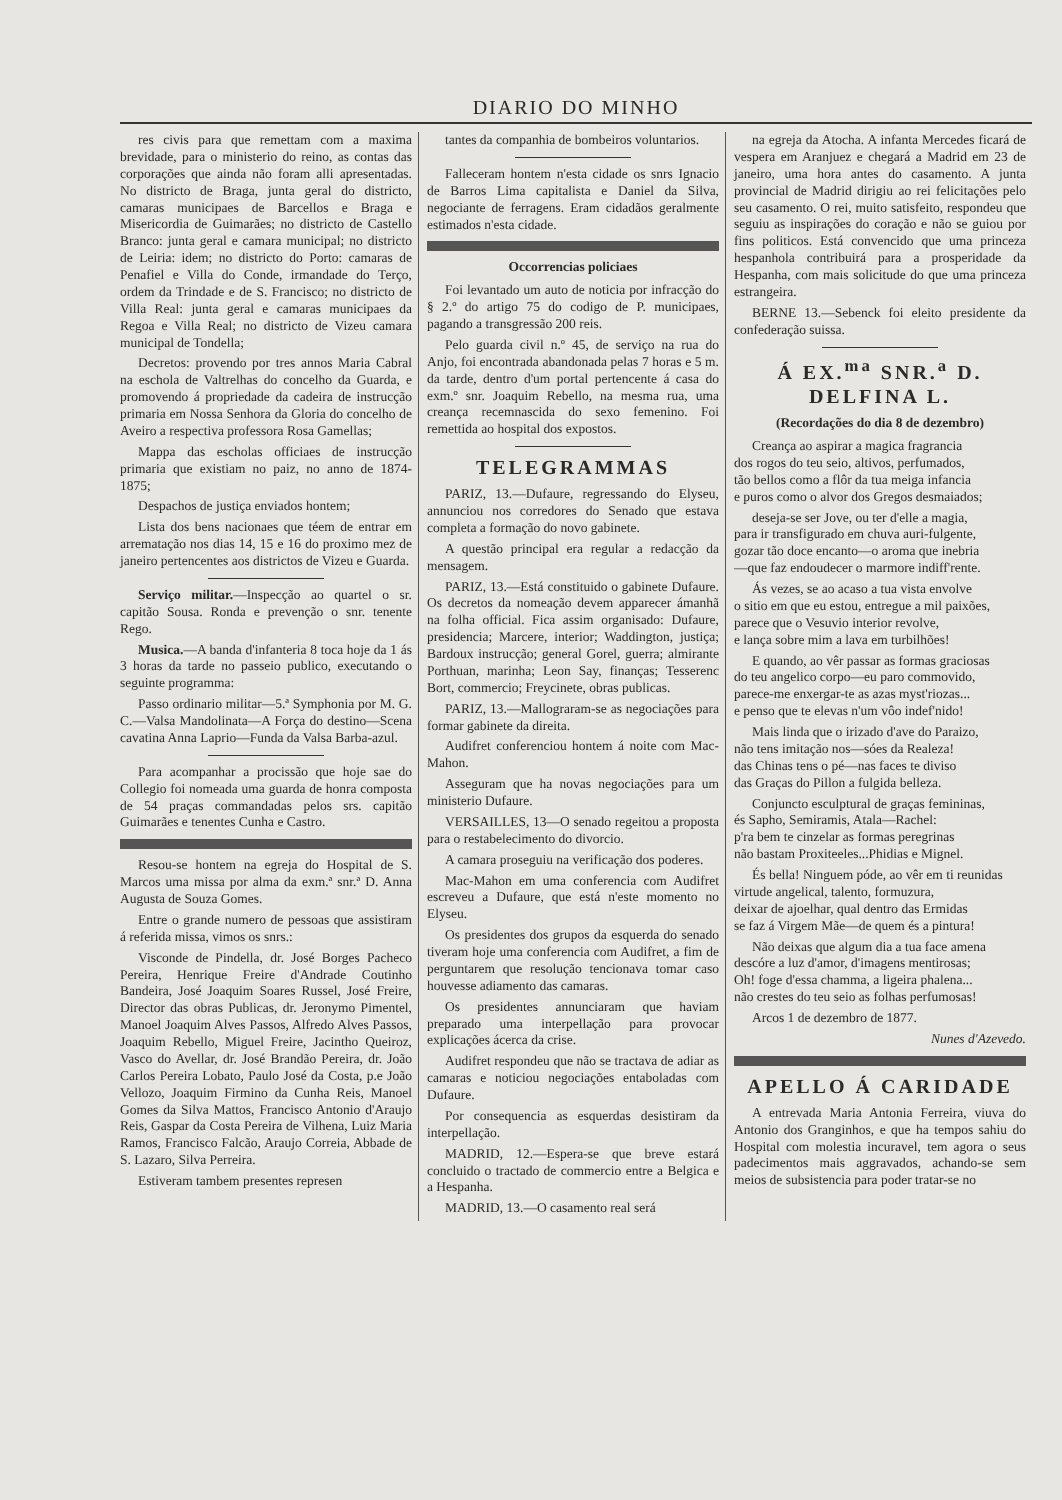DIARIO DO MINHO
res civis para que remettam com a maxima brevidade, para o ministerio do reino, as contas das corporações que ainda não foram alli apresentadas. No districto de Braga, junta geral do districto, camaras municipaes de Barcellos e Braga e Misericordia de Guimarães; no districto de Castello Branco: junta geral e camara municipal; no districto de Leiria: idem; no districto do Porto: camaras de Penafiel e Villa do Conde, irmandade do Terço, ordem da Trindade e de S. Francisco; no districto de Villa Real: junta geral e camaras municipaes da Regoa e Villa Real; no districto de Vizeu camara municipal de Tondella;
Decretos: provendo por tres annos Maria Cabral na eschola de Valtrelhas do concelho da Guarda, e promovendo á propriedade da cadeira de instrucção primaria em Nossa Senhora da Gloria do concelho de Aveiro a respectiva professora Rosa Gamellas;
Mappa das escholas officiaes de instrucção primaria que existiam no paiz, no anno de 1874-1875;
Despachos de justiça enviados hontem;
Lista dos bens nacionaes que téem de entrar em arrematação nos dias 14, 15 e 16 do proximo mez de janeiro pertencentes aos districtos de Vizeu e Guarda.
Serviço militar.—Inspecção ao quartel o sr. capitão Sousa. Ronda e prevenção o snr. tenente Rego.
Musica.—A banda d'infanteria 8 toca hoje da 1 ás 3 horas da tarde no passeio publico, executando o seguinte programma:
Passo ordinario militar—5.ª Symphonia por M. G. C.—Valsa Mandolinata—A Força do destino—Scena cavatina Anna Laprio—Funda da Valsa Barba-azul.
Para acompanhar a procissão que hoje sae do Collegio foi nomeada uma guarda de honra composta de 54 praças commandadas pelos srs. capitão Guimarães e tenentes Cunha e Castro.
Resou-se hontem na egreja do Hospital de S. Marcos uma missa por alma da exm.ª snr.ª D. Anna Augusta de Souza Gomes.
Entre o grande numero de pessoas que assistiram á referida missa, vimos os snrs.:
Visconde de Pindella, dr. José Borges Pacheco Pereira, Henrique Freire d'Andrade Coutinho Bandeira, José Joaquim Soares Russel, José Freire, Director das obras Publicas, dr. Jeronymo Pimentel, Manoel Joaquim Alves Passos, Alfredo Alves Passos, Joaquim Rebello, Miguel Freire, Jacintho Queiroz, Vasco do Avellar, dr. José Brandão Pereira, dr. João Carlos Pereira Lobato, Paulo José da Costa, p.e João Vellozo, Joaquim Firmino da Cunha Reis, Manoel Gomes da Silva Mattos, Francisco Antonio d'Araujo Reis, Gaspar da Costa Pereira de Vilhena, Luiz Maria Ramos, Francisco Falcão, Araujo Correia, Abbade de S. Lazaro, Silva Perreira.
Estiveram tambem presentes represen
tantes da companhia de bombeiros voluntarios.
Falleceram hontem n'esta cidade os snrs Ignacio de Barros Lima capitalista e Daniel da Silva, negociante de ferragens. Eram cidadãos geralmente estimados n'esta cidade.
Occorrencias policiaes
Foi levantado um auto de noticia por infracção do § 2.º do artigo 75 do codigo de P. municipaes, pagando a transgressão 200 reis.
Pelo guarda civil n.º 45, de serviço na rua do Anjo, foi encontrada abandonada pelas 7 horas e 5 m. da tarde, dentro d'um portal pertencente á casa do exm.º snr. Joaquim Rebello, na mesma rua, uma creança recemnascida do sexo femenino. Foi remettida ao hospital dos expostos.
TELEGRAMMAS
PARIZ, 13.—Dufaure, regressando do Elyseu, annunciou nos corredores do Senado que estava completa a formação do novo gabinete.
A questão principal era regular a redacção da mensagem.
PARIZ, 13.—Está constituido o gabinete Dufaure. Os decretos da nomeação devem apparecer ámanhã na folha official. Fica assim organisado: Dufaure, presidencia; Marcere, interior; Waddington, justiça; Bardoux instrucção; general Gorel, guerra; almirante Porthuan, marinha; Leon Say, finanças; Tesserenc Bort, commercio; Freycinete, obras publicas.
PARIZ, 13.—Mallograram-se as negociações para formar gabinete da direita.
Audifret conferenciou hontem á noite com Mac-Mahon.
Asseguram que ha novas negociações para um ministerio Dufaure.
VERSAILLES, 13—O senado regeitou a proposta para o restabelecimento do divorcio.
A camara proseguiu na verificação dos poderes.
Mac-Mahon em uma conferencia com Audifret escreveu a Dufaure, que está n'este momento no Elyseu.
Os presidentes dos grupos da esquerda do senado tiveram hoje uma conferencia com Audifret, a fim de perguntarem que resolução tencionava tomar caso houvesse adiamento das camaras.
Os presidentes annunciaram que haviam preparado uma interpellação para provocar explicações ácerca da crise.
Audifret respondeu que não se tractava de adiar as camaras e noticiou negociações entaboladas com Dufaure.
Por consequencia as esquerdas desistiram da interpellação.
MADRID, 12.—Espera-se que breve estará concluido o tractado de commercio entre a Belgica e a Hespanha.
MADRID, 13.—O casamento real será
na egreja da Atocha. A infanta Mercedes ficará de vespera em Aranjuez e chegará a Madrid em 23 de janeiro, uma hora antes do casamento. A junta provincial de Madrid dirigiu ao rei felicitações pelo seu casamento. O rei, muito satisfeito, respondeu que seguiu as inspirações do coração e não se guiou por fins politicos. Está convencido que uma princeza hespanhola contribuirá para a prosperidade da Hespanha, com mais solicitude do que uma princeza estrangeira.
BERNE 13.—Sebenck foi eleito presidente da confederação suissa.
Á EX.<sup>ma</sup> SNR.<sup>a</sup> D. DELFINA L.
(Recordações do dia 8 de dezembro)
Creança ao aspirar a magica fragrancia
dos rogos do teu seio, altivos, perfumados,
tão bellos como a flôr da tua meiga infancia
e puros como o alvor dos Gregos desmaiados;
deseja-se ser Jove, ou ter d'elle a magia,
para ir transfigurado em chuva auri-fulgente,
gozar tão doce encanto—o aroma que inebria
—que faz endoudecer o marmore indiff'rente.
Ás vezes, se ao acaso a tua vista envolve
o sitio em que eu estou, entregue a mil paixões,
parece que o Vesuvio interior revolve,
e lança sobre mim a lava em turbilhões!
E quando, ao vêr passar as formas graciosas
do teu angelico corpo—eu paro commovido,
parece-me enxergar-te as azas myst'riozas...
e penso que te elevas n'um vôo indef'nido!
Mais linda que o irizado d'ave do Paraizo,
não tens imitação nos—sóes da Realeza!
das Chinas tens o pé—nas faces te diviso
das Graças do Pillon a fulgida belleza.
Conjuncto esculptural de graças femininas,
és Sapho, Semiramis, Atala—Rachel:
p'ra bem te cinzelar as formas peregrinas
não bastam Proxiteeles...Phidias e Mignel.
És bella! Ninguem póde, ao vêr em ti reunidas
virtude angelical, talento, formuzura,
deixar de ajoelhar, qual dentro das Ermidas
se faz á Virgem Mãe—de quem és a pintura!
Não deixas que algum dia a tua face amena
descóre a luz d'amor, d'imagens mentirosas;
Oh! foge d'essa chamma, a ligeira phalena...
não crestes do teu seio as folhas perfumosas!
Arcos 1 de dezembro de 1877.
Nunes d'Azevedo.
APELLO Á CARIDADE
A entrevada Maria Antonia Ferreira, viuva do Antonio dos Granginhos, e que ha tempos sahiu do Hospital com molestia incuravel, tem agora o seus padecimentos mais aggravados, achando-se sem meios de subsistencia para poder tratar-se no